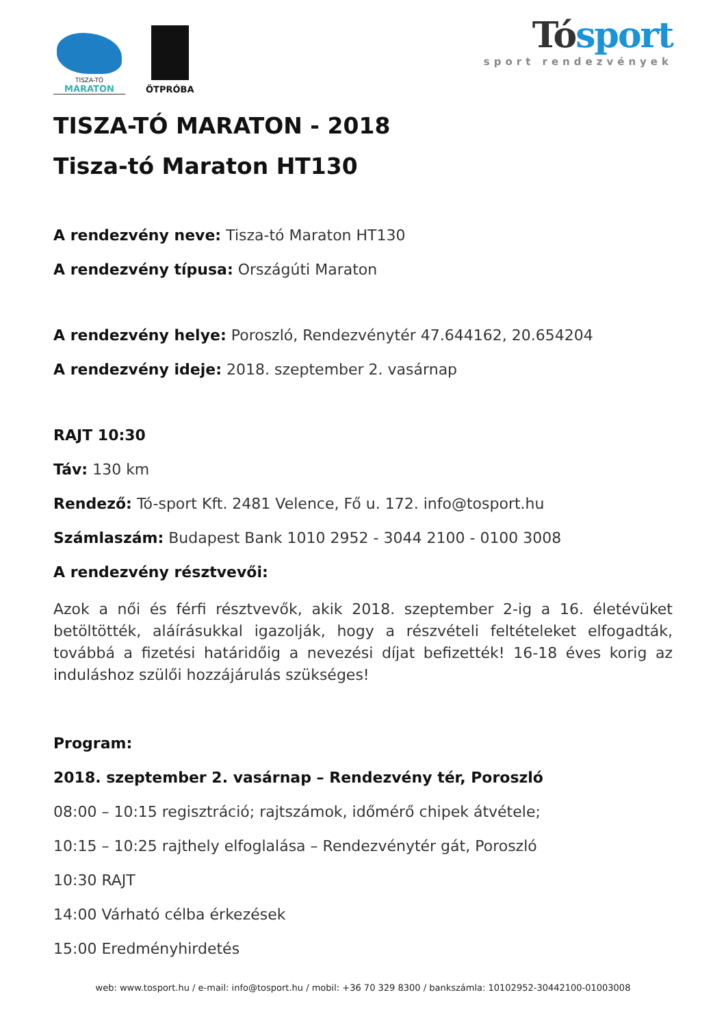TISZA-TÓ
MARATON
ÖTPRÓBA
Tósport
sport rendezvények
TISZA-TÓ MARATON - 2018
Tisza-tó Maraton HT130
A rendezvény neve: Tisza-tó Maraton HT130
A rendezvény típusa: Országúti Maraton
A rendezvény helye: Poroszló, Rendezvénytér 47.644162, 20.654204
A rendezvény ideje: 2018. szeptember 2. vasárnap
RAJT 10:30
Táv: 130 km
Rendező: Tó-sport Kft. 2481 Velence, Fő u. 172. info@tosport.hu
Számlaszám: Budapest Bank 1010 2952 - 3044 2100 - 0100 3008
A rendezvény résztvevői:
Azok a női és férfi résztvevők, akik 2018. szeptember 2-ig a 16. életévüket betöltötték, aláírásukkal igazolják, hogy a részvételi feltételeket elfogadták, továbbá a fizetési határidőig a nevezési díjat befizették! 16-18 éves korig az induláshoz szülői hozzájárulás szükséges!
Program:
2018. szeptember 2. vasárnap – Rendezvény tér, Poroszló
08:00 – 10:15 regisztráció; rajtszámok, időmérő chipek átvétele;
10:15 – 10:25 rajthely elfoglalása – Rendezvénytér gát, Poroszló
10:30 RAJT
14:00 Várható célba érkezések
15:00 Eredményhirdetés
web: www.tosport.hu / e-mail: info@tosport.hu / mobil: +36 70 329 8300 / bankszámla: 10102952-30442100-01003008